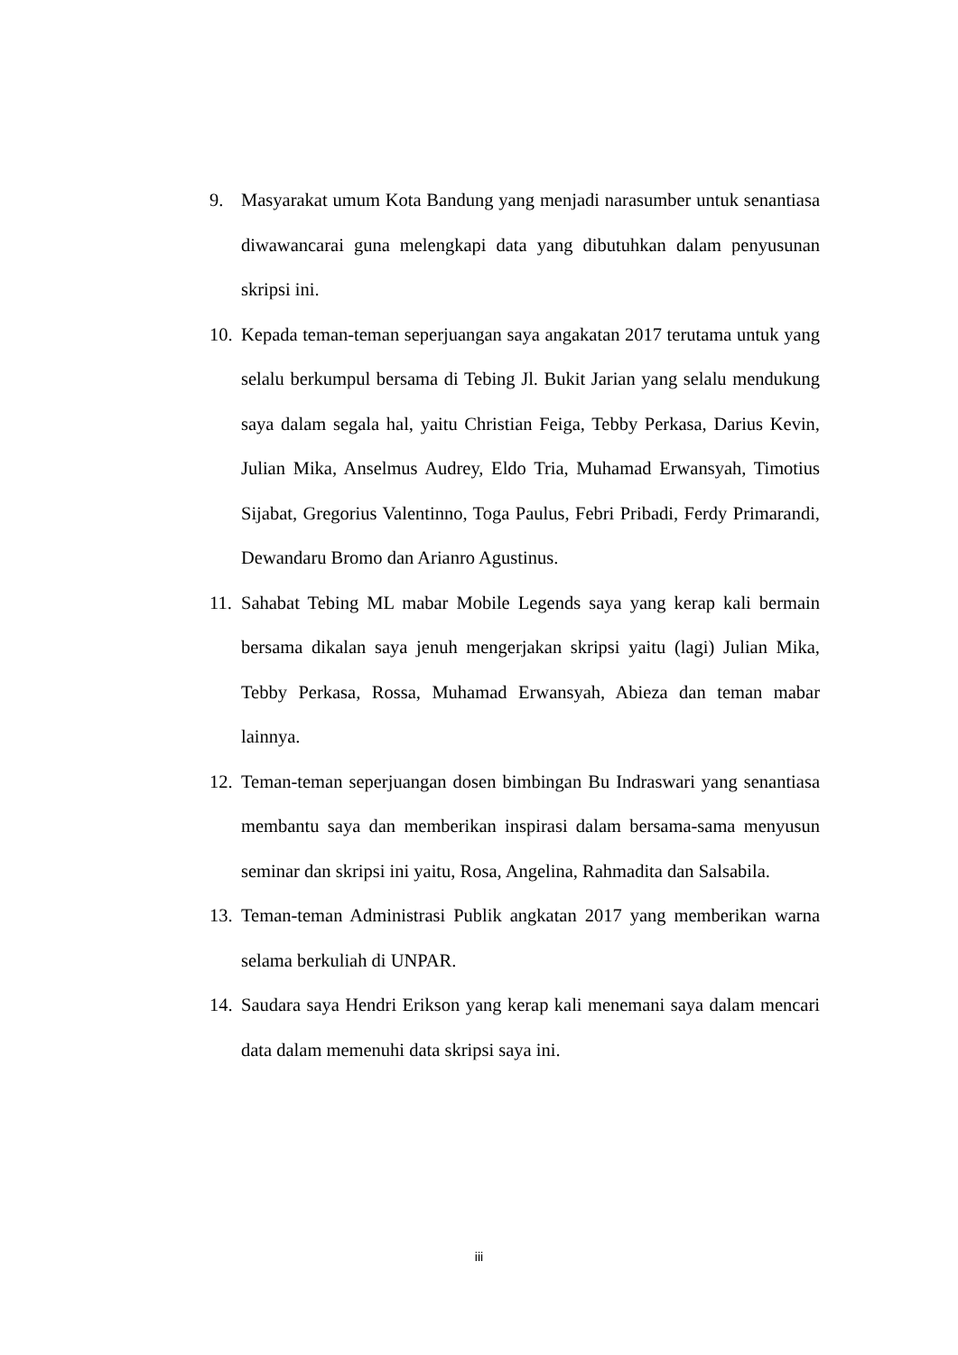9. Masyarakat umum Kota Bandung yang menjadi narasumber untuk senantiasa diwawancarai guna melengkapi data yang dibutuhkan dalam penyusunan skripsi ini.
10. Kepada teman-teman seperjuangan saya angakatan 2017 terutama untuk yang selalu berkumpul bersama di Tebing Jl. Bukit Jarian yang selalu mendukung saya dalam segala hal, yaitu Christian Feiga, Tebby Perkasa, Darius Kevin, Julian Mika, Anselmus Audrey, Eldo Tria, Muhamad Erwansyah, Timotius Sijabat, Gregorius Valentinno, Toga Paulus, Febri Pribadi, Ferdy Primarandi, Dewandaru Bromo dan Arianro Agustinus.
11. Sahabat Tebing ML mabar Mobile Legends saya yang kerap kali bermain bersama dikalan saya jenuh mengerjakan skripsi yaitu (lagi) Julian Mika, Tebby Perkasa, Rossa, Muhamad Erwansyah, Abieza dan teman mabar lainnya.
12. Teman-teman seperjuangan dosen bimbingan Bu Indraswari yang senantiasa membantu saya dan memberikan inspirasi dalam bersama-sama menyusun seminar dan skripsi ini yaitu, Rosa, Angelina, Rahmadita dan Salsabila.
13. Teman-teman Administrasi Publik angkatan 2017 yang memberikan warna selama berkuliah di UNPAR.
14. Saudara saya Hendri Erikson yang kerap kali menemani saya dalam mencari data dalam memenuhi data skripsi saya ini.
iii